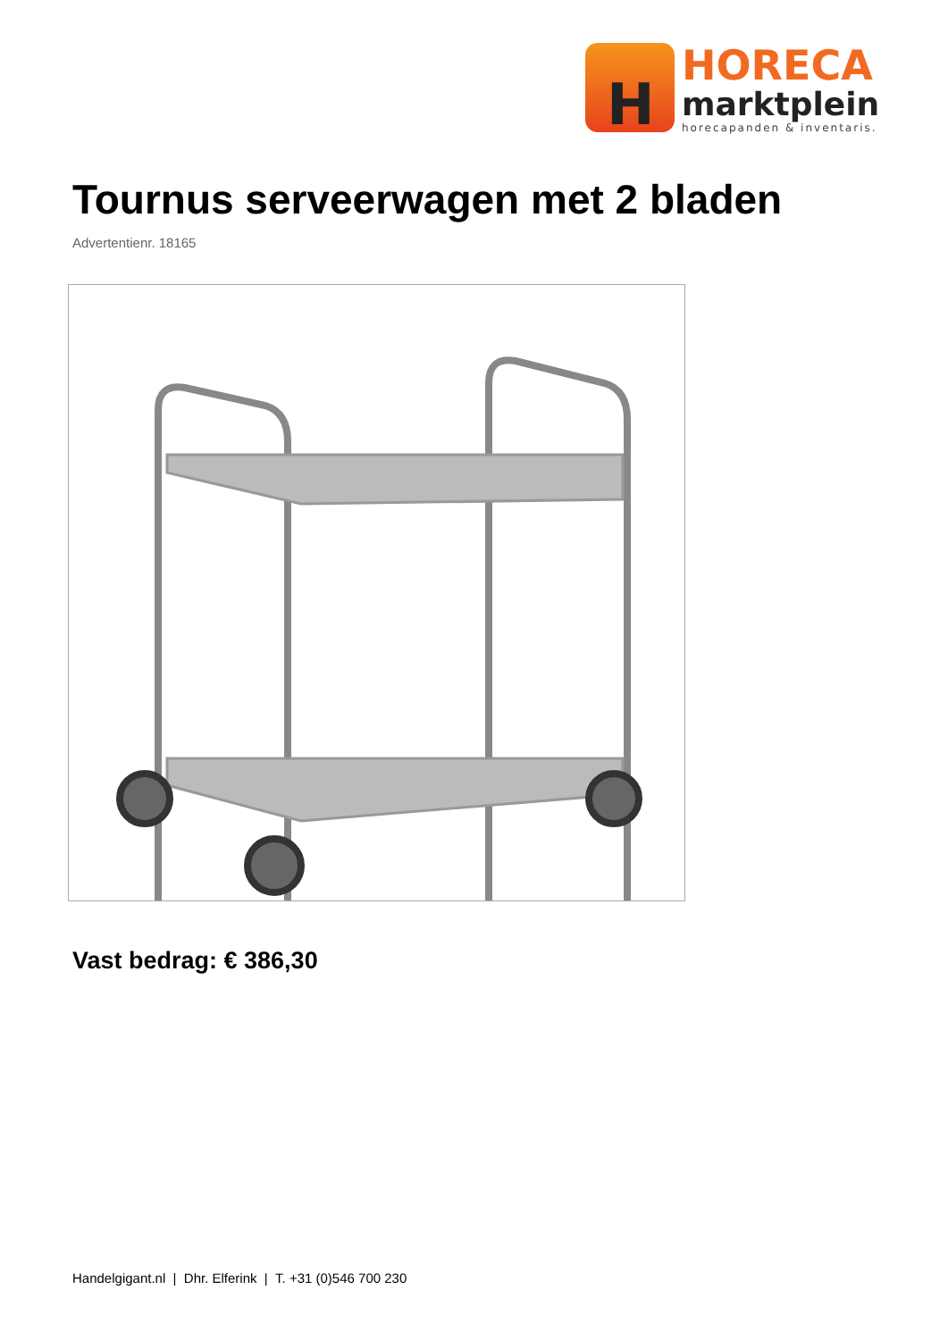H
HORECA
marktplein
horecapanden & inventaris.
Tournus serveerwagen met 2 bladen
Advertentienr. 18165
Vast bedrag: € 386,30
Handelgigant.nl | Dhr. Elferink | T. +31 (0)546 700 230